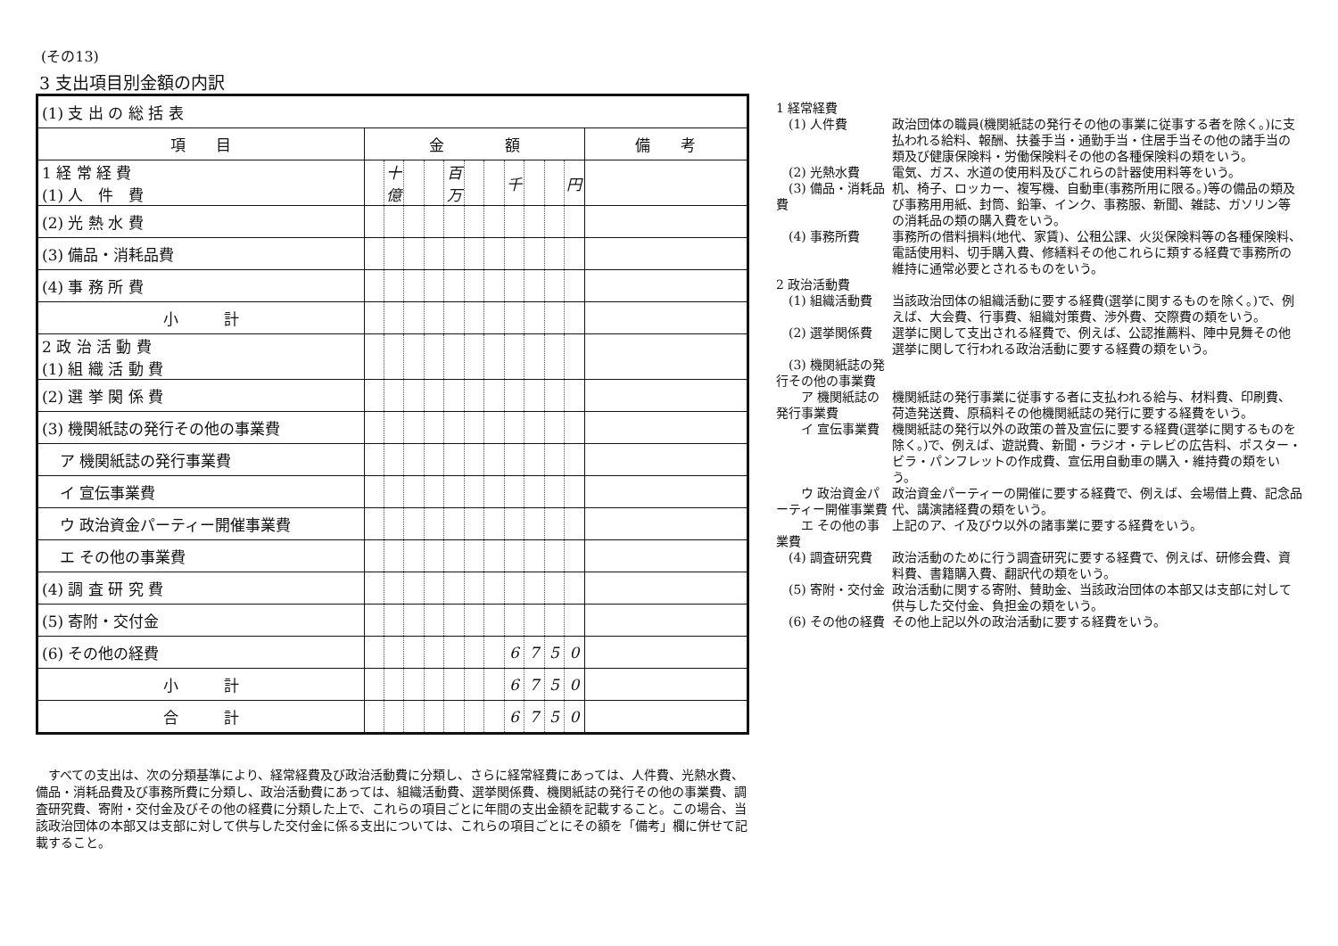(その13)
3 支出項目別金額の内訳
| (1) 支 出 の 総 括 表 | | | | | | | | | | | | |
| 項 目 | 金 額 | | | | | | | | | | | 備 考 |
| 1 経 常 経 費 (1) 人 件 費 | | 十億 | | | 百万 | | | 千 | | | 円 | |
| (2) 光 熱 水 費 | | | | | | | | | | | | |
| (3) 備品・消耗品費 | | | | | | | | | | | | |
| (4) 事 務 所 費 | | | | | | | | | | | | |
| 小 計 | | | | | | | | | | | | |
| 2 政 治 活 動 費 (1) 組 織 活 動 費 | | | | | | | | | | | | |
| (2) 選 挙 関 係 費 | | | | | | | | | | | | |
| (3) 機関紙誌の発行その他の事業費 | | | | | | | | | | | | |
| ア 機関紙誌の発行事業費 | | | | | | | | | | | | |
| イ 宣伝事業費 | | | | | | | | | | | | |
| ウ 政治資金パーティー開催事業費 | | | | | | | | | | | | |
| エ その他の事業費 | | | | | | | | | | | | |
| (4) 調 査 研 究 費 | | | | | | | | | | | | |
| (5) 寄附・交付金 | | | | | | | | | | | | |
| (6) その他の経費 | | | | | | | | 6 | 7 | 5 | 0 | |
| 小 計 | | | | | | | | 6 | 7 | 5 | 0 | |
| 合 計 | | | | | | | | 6 | 7 | 5 | 0 | |
　すべての支出は、次の分類基準により、経常経費及び政治活動費に分類し、さらに経常経費にあっては、人件費、光熱水費、備品・消耗品費及び事務所費に分類し、政治活動費にあっては、組織活動費、選挙関係費、機関紙誌の発行その他の事業費、調査研究費、寄附・交付金及びその他の経費に分類した上で、これらの項目ごとに年間の支出金額を記載すること。この場合、当該政治団体の本部又は支部に対して供与した交付金に係る支出については、これらの項目ごとにその額を「備考」欄に併せて記載すること。
1 経常経費
　(1) 人件費 政治団体の職員(機関紙誌の発行その他の事業に従事する者を除く。)に支払われる給料、報酬、扶養手当・通勤手当・住居手当その他の諸手当の類及び健康保険料・労働保険料その他の各種保険料の類をいう。
　(2) 光熱水費 電気、ガス、水道の使用料及びこれらの計器使用料等をいう。
　(3) 備品・消耗品費
机、椅子、ロッカー、複写機、自動車(事務所用に限る。)等の備品の類及び事務用用紙、封筒、鉛筆、インク、事務服、新聞、雑誌、ガソリン等の消耗品の類の購入費をいう。
　(4) 事務所費 事務所の借料損料(地代、家賃)、公租公課、火災保険料等の各種保険料、電話使用料、切手購入費、修繕料その他これらに類する経費で事務所の維持に通常必要とされるものをいう。
2 政治活動費
　(1) 組織活動費 当該政治団体の組織活動に要する経費(選挙に関するものを除く。)で、例えば、大会費、行事費、組織対策費、渉外費、交際費の類をいう。
　(2) 選挙関係費 選挙に関して支出される経費で、例えば、公認推薦料、陣中見舞その他選挙に関して行われる政治活動に要する経費の類をいう。
　(3) 機関紙誌の発行その他の事業費
　　ア 機関紙誌の発行事業費
機関紙誌の発行事業に従事する者に支払われる給与、材料費、印刷費、荷造発送費、原稿料その他機関紙誌の発行に要する経費をいう。
　　イ 宣伝事業費 機関紙誌の発行以外の政策の普及宣伝に要する経費(選挙に関するものを除く。)で、例えば、遊説費、新聞・ラジオ・テレビの広告料、ポスター・ビラ・パンフレットの作成費、宣伝用自動車の購入・維持費の類をいう。
　　ウ 政治資金パーティー開催事業費
政治資金パーティーの開催に要する経費で、例えば、会場借上費、記念品代、講演諸経費の類をいう。
　　エ その他の事業費 上記のア、イ及びウ以外の諸事業に要する経費をいう。
　(4) 調査研究費 政治活動のために行う調査研究に要する経費で、例えば、研修会費、資料費、書籍購入費、翻訳代の類をいう。
　(5) 寄附・交付金 政治活動に関する寄附、賛助金、当該政治団体の本部又は支部に対して供与した交付金、負担金の類をいう。
　(6) その他の経費 その他上記以外の政治活動に要する経費をいう。